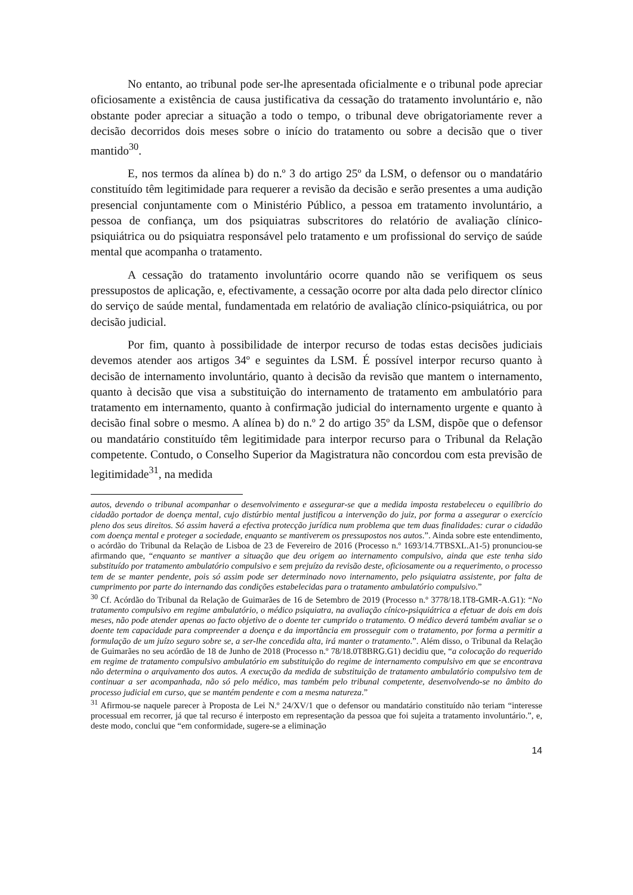No entanto, ao tribunal pode ser-lhe apresentada oficialmente e o tribunal pode apreciar oficiosamente a existência de causa justificativa da cessação do tratamento involuntário e, não obstante poder apreciar a situação a todo o tempo, o tribunal deve obrigatoriamente rever a decisão decorridos dois meses sobre o início do tratamento ou sobre a decisão que o tiver mantido<sup>30</sup>.
E, nos termos da alínea b) do n.º 3 do artigo 25º da LSM, o defensor ou o mandatário constituído têm legitimidade para requerer a revisão da decisão e serão presentes a uma audição presencial conjuntamente com o Ministério Público, a pessoa em tratamento involuntário, a pessoa de confiança, um dos psiquiatras subscritores do relatório de avaliação clínico-psiquiátrica ou do psiquiatra responsável pelo tratamento e um profissional do serviço de saúde mental que acompanha o tratamento.
A cessação do tratamento involuntário ocorre quando não se verifiquem os seus pressupostos de aplicação, e, efectivamente, a cessação ocorre por alta dada pelo director clínico do serviço de saúde mental, fundamentada em relatório de avaliação clínico-psiquiátrica, ou por decisão judicial.
Por fim, quanto à possibilidade de interpor recurso de todas estas decisões judiciais devemos atender aos artigos 34º e seguintes da LSM. É possível interpor recurso quanto à decisão de internamento involuntário, quanto à decisão da revisão que mantem o internamento, quanto à decisão que visa a substituição do internamento de tratamento em ambulatório para tratamento em internamento, quanto à confirmação judicial do internamento urgente e quanto à decisão final sobre o mesmo. A alínea b) do n.º 2 do artigo 35º da LSM, dispõe que o defensor ou mandatário constituído têm legitimidade para interpor recurso para o Tribunal da Relação competente. Contudo, o Conselho Superior da Magistratura não concordou com esta previsão de legitimidade<sup>31</sup>, na medida
autos, devendo o tribunal acompanhar o desenvolvimento e assegurar-se que a medida imposta restabeleceu o equilíbrio do cidadão portador de doença mental, cujo distúrbio mental justificou a intervenção do juiz, por forma a assegurar o exercício pleno dos seus direitos. Só assim haverá a efectiva protecção jurídica num problema que tem duas finalidades: curar o cidadão com doença mental e proteger a sociedade, enquanto se mantiverem os pressupostos nos autos.”. Ainda sobre este entendimento, o acórdão do Tribunal da Relação de Lisboa de 23 de Fevereiro de 2016 (Processo n.º 1693/14.7TBSXL.A1-5) pronunciou-se afirmando que, “enquanto se mantiver a situação que deu origem ao internamento compulsivo, ainda que este tenha sido substituído por tratamento ambulatório compulsivo e sem prejuízo da revisão deste, oficiosamente ou a requerimento, o processo tem de se manter pendente, pois só assim pode ser determinado novo internamento, pelo psiquiatra assistente, por falta de cumprimento por parte do internando das condições estabelecidas para o tratamento ambulatório compulsivo.”
<sup>30</sup> Cf. Acórdão do Tribunal da Relação de Guimarães de 16 de Setembro de 2019 (Processo n.º 3778/18.1T8-GMR-A.G1): “No tratamento compulsivo em regime ambulatório, o médico psiquiatra, na avaliação cínico-psiquiátrica a efetuar de dois em dois meses, não pode atender apenas ao facto objetivo de o doente ter cumprido o tratamento. O médico deverá também avaliar se o doente tem capacidade para compreender a doença e da importância em prosseguir com o tratamento, por forma a permitir a formulação de um juízo seguro sobre se, a ser-lhe concedida alta, irá manter o tratamento.”. Além disso, o Tribunal da Relação de Guimarães no seu acórdão de 18 de Junho de 2018 (Processo n.º 78/18.0T8BRG.G1) decidiu que, “a colocação do requerido em regime de tratamento compulsivo ambulatório em substituição do regime de internamento compulsivo em que se encontrava não determina o arquivamento dos autos. A execução da medida de substituição de tratamento ambulatório compulsivo tem de continuar a ser acompanhada, não só pelo médico, mas também pelo tribunal competente, desenvolvendo-se no âmbito do processo judicial em curso, que se mantém pendente e com a mesma natureza.”
<sup>31</sup> Afirmou-se naquele parecer à Proposta de Lei N.º 24/XV/1 que o defensor ou mandatário constituído não teriam “interesse processual em recorrer, já que tal recurso é interposto em representação da pessoa que foi sujeita a tratamento involuntário.”, e, deste modo, conclui que “em conformidade, sugere-se a eliminação
14